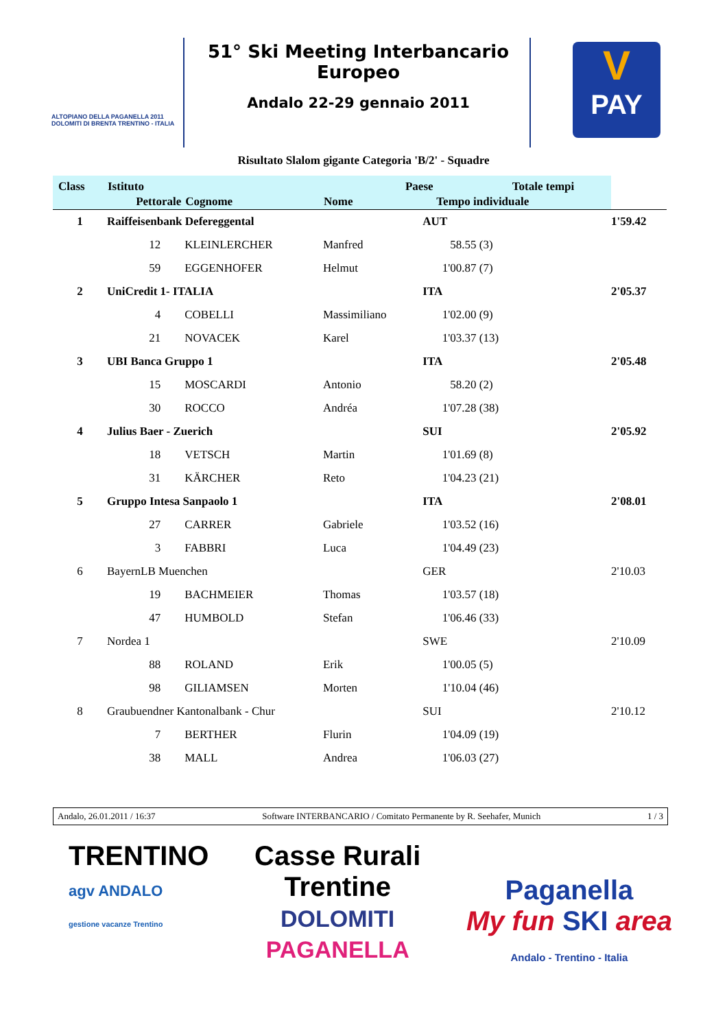ALTOPIANO DELLA PAGANELLA 2011
DOLOMITI DI BRENTA TRENTINO - ITALIA
51° Ski Meeting Interbancario Europeo
Andalo 22-29 gennaio 2011
V
PAY
Risultato Slalom gigante Categoria 'B/2' - Squadre
| Class | Istituto | | Paese | | | Totale tempi | |
| --- | --- | --- | --- | --- | --- | --- | --- |
| | Pettorale | Cognome | Nome | Tempo individuale | | | |
| 1 | Raiffeisenbank Defereggental | | | AUT | | | 1'59.42 |
| | 12 | KLEINLERCHER | Manfred | 58.55 | (3) | | |
| | 59 | EGGENHOFER | Helmut | 1'00.87 | (7) | | |
| 2 | UniCredit 1- ITALIA | | | ITA | | | 2'05.37 |
| | 4 | COBELLI | Massimiliano | 1'02.00 | (9) | | |
| | 21 | NOVACEK | Karel | 1'03.37 | (13) | | |
| 3 | UBI Banca Gruppo 1 | | | ITA | | | 2'05.48 |
| | 15 | MOSCARDI | Antonio | 58.20 | (2) | | |
| | 30 | ROCCO | Andréa | 1'07.28 | (38) | | |
| 4 | Julius Baer - Zuerich | | | SUI | | | 2'05.92 |
| | 18 | VETSCH | Martin | 1'01.69 | (8) | | |
| | 31 | KÄRCHER | Reto | 1'04.23 | (21) | | |
| 5 | Gruppo Intesa Sanpaolo 1 | | | ITA | | | 2'08.01 |
| | 27 | CARRER | Gabriele | 1'03.52 | (16) | | |
| | 3 | FABBRI | Luca | 1'04.49 | (23) | | |
| 6 | BayernLB Muenchen | | | GER | | | 2'10.03 |
| | 19 | BACHMEIER | Thomas | 1'03.57 | (18) | | |
| | 47 | HUMBOLD | Stefan | 1'06.46 | (33) | | |
| 7 | Nordea 1 | | | SWE | | | 2'10.09 |
| | 88 | ROLAND | Erik | 1'00.05 | (5) | | |
| | 98 | GILIAMSEN | Morten | 1'10.04 | (46) | | |
| 8 | Graubuendner Kantonalbank - Chur | | | SUI | | | 2'10.12 |
| | 7 | BERTHER | Flurin | 1'04.09 | (19) | | |
| | 38 | MALL | Andrea | 1'06.03 | (27) | | |
Andalo, 26.01.2011 / 16:37 Software INTERBANCARIO / Comitato Permanente by R. Seehafer, Munich 1 / 3
TRENTINO
agv ANDALO
gestione vacanze Trentino
Casse Rurali
Trentine
DOLOMITI
PAGANELLA
Paganella
My fun SKI area
Andalo - Trentino - Italia